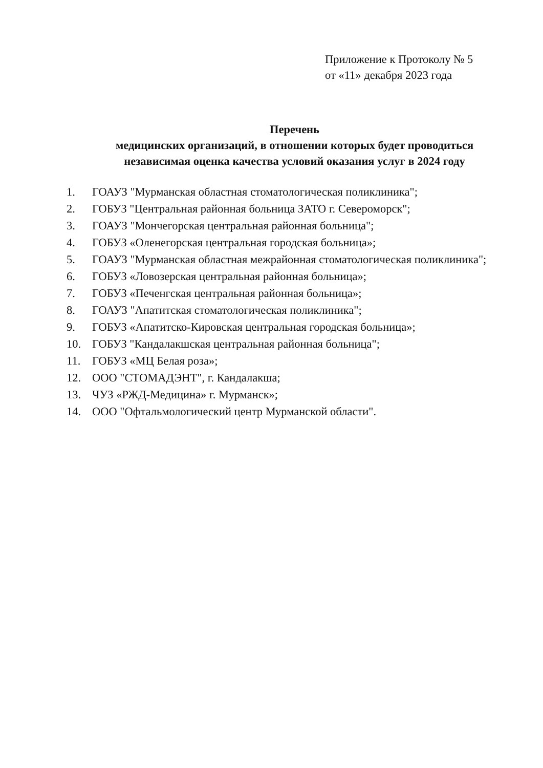Приложение к Протоколу № 5
от «11» декабря 2023 года
Перечень
медицинских организаций, в отношении которых будет проводиться
независимая оценка качества условий оказания услуг в 2024 году
1. ГОАУЗ "Мурманская областная стоматологическая поликлиника";
2. ГОБУЗ "Центральная районная больница ЗАТО г. Североморск";
3. ГОАУЗ "Мончегорская центральная районная больница";
4. ГОБУЗ «Оленегорская центральная городская больница»;
5. ГОАУЗ "Мурманская областная межрайонная стоматологическая поликлиника";
6. ГОБУЗ «Ловозерская центральная районная больница»;
7. ГОБУЗ «Печенгская центральная районная больница»;
8. ГОАУЗ "Апатитская стоматологическая поликлиника";
9. ГОБУЗ «Апатитско-Кировская центральная городская больница»;
10. ГОБУЗ "Кандалакшская центральная районная больница";
11. ГОБУЗ «МЦ Белая роза»;
12. ООО "СТОМАДЭНТ", г. Кандалакша;
13. ЧУЗ «РЖД-Медицина» г. Мурманск»;
14. ООО "Офтальмологический центр Мурманской области".